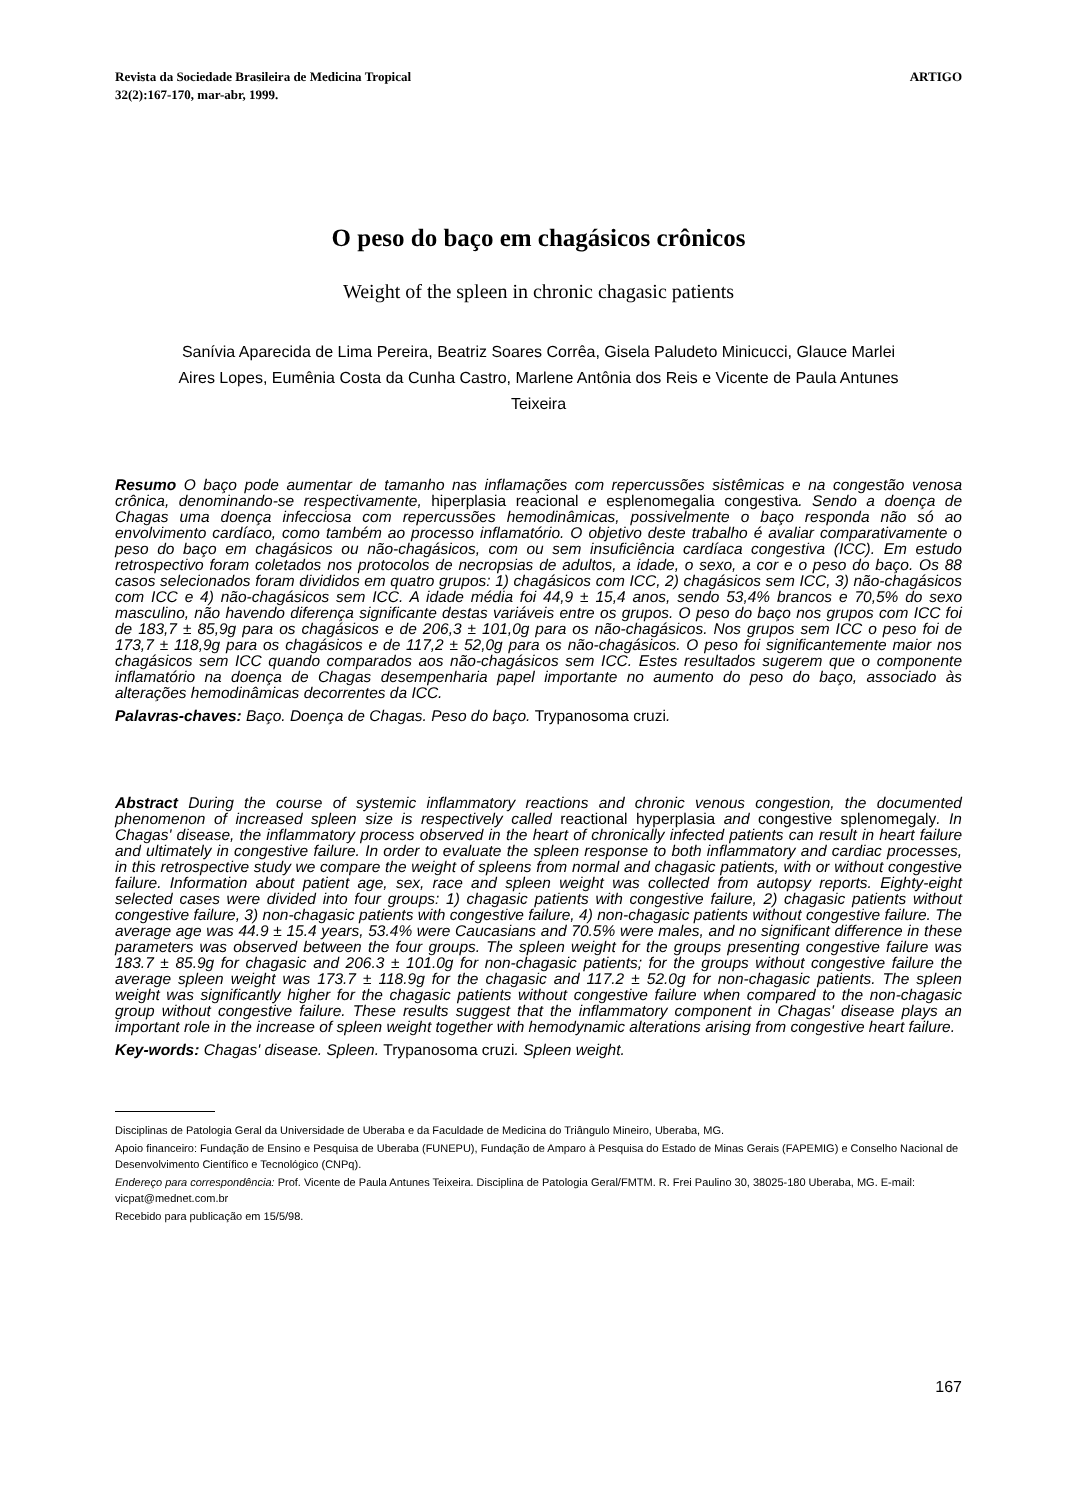Revista da Sociedade Brasileira de Medicina Tropical
32(2):167-170, mar-abr, 1999.
ARTIGO
O peso do baço em chagásicos crônicos
Weight of the spleen in chronic chagasic patients
Sanívia Aparecida de Lima Pereira, Beatriz Soares Corrêa, Gisela Paludeto Minicucci, Glauce Marlei Aires Lopes, Eumênia Costa da Cunha Castro, Marlene Antônia dos Reis e Vicente de Paula Antunes Teixeira
Resumo O baço pode aumentar de tamanho nas inflamações com repercussões sistêmicas e na congestão venosa crônica, denominando-se respectivamente, hiperplasia reacional e esplenomegalia congestiva. Sendo a doença de Chagas uma doença infecciosa com repercussões hemodinâmicas, possivelmente o baço responda não só ao envolvimento cardíaco, como também ao processo inflamatório. O objetivo deste trabalho é avaliar comparativamente o peso do baço em chagásicos ou não-chagásicos, com ou sem insuficiência cardíaca congestiva (ICC). Em estudo retrospectivo foram coletados nos protocolos de necropsias de adultos, a idade, o sexo, a cor e o peso do baço. Os 88 casos selecionados foram divididos em quatro grupos: 1) chagásicos com ICC, 2) chagásicos sem ICC, 3) não-chagásicos com ICC e 4) não-chagásicos sem ICC. A idade média foi 44,9 ± 15,4 anos, sendo 53,4% brancos e 70,5% do sexo masculino, não havendo diferença significante destas variáveis entre os grupos. O peso do baço nos grupos com ICC foi de 183,7 ± 85,9g para os chagásicos e de 206,3 ± 101,0g para os não-chagásicos. Nos grupos sem ICC o peso foi de 173,7 ± 118,9g para os chagásicos e de 117,2 ± 52,0g para os não-chagásicos. O peso foi significantemente maior nos chagásicos sem ICC quando comparados aos não-chagásicos sem ICC. Estes resultados sugerem que o componente inflamatório na doença de Chagas desempenharia papel importante no aumento do peso do baço, associado às alterações hemodinâmicas decorrentes da ICC.
Palavras-chaves: Baço. Doença de Chagas. Peso do baço. Trypanosoma cruzi.
Abstract During the course of systemic inflammatory reactions and chronic venous congestion, the documented phenomenon of increased spleen size is respectively called reactional hyperplasia and congestive splenomegaly. In Chagas' disease, the inflammatory process observed in the heart of chronically infected patients can result in heart failure and ultimately in congestive failure. In order to evaluate the spleen response to both inflammatory and cardiac processes, in this retrospective study we compare the weight of spleens from normal and chagasic patients, with or without congestive failure. Information about patient age, sex, race and spleen weight was collected from autopsy reports. Eighty-eight selected cases were divided into four groups: 1) chagasic patients with congestive failure, 2) chagasic patients without congestive failure, 3) non-chagasic patients with congestive failure, 4) non-chagasic patients without congestive failure. The average age was 44.9 ± 15.4 years, 53.4% were Caucasians and 70.5% were males, and no significant difference in these parameters was observed between the four groups. The spleen weight for the groups presenting congestive failure was 183.7 ± 85.9g for chagasic and 206.3 ± 101.0g for non-chagasic patients; for the groups without congestive failure the average spleen weight was 173.7 ± 118.9g for the chagasic and 117.2 ± 52.0g for non-chagasic patients. The spleen weight was significantly higher for the chagasic patients without congestive failure when compared to the non-chagasic group without congestive failure. These results suggest that the inflammatory component in Chagas' disease plays an important role in the increase of spleen weight together with hemodynamic alterations arising from congestive heart failure.
Key-words: Chagas' disease. Spleen. Trypanosoma cruzi. Spleen weight.
Disciplinas de Patologia Geral da Universidade de Uberaba e da Faculdade de Medicina do Triângulo Mineiro, Uberaba, MG.
Apoio financeiro: Fundação de Ensino e Pesquisa de Uberaba (FUNEPU), Fundação de Amparo à Pesquisa do Estado de Minas Gerais (FAPEMIG) e Conselho Nacional de Desenvolvimento Científico e Tecnológico (CNPq).
Endereço para correspondência: Prof. Vicente de Paula Antunes Teixeira. Disciplina de Patologia Geral/FMTM. R. Frei Paulino 30, 38025-180 Uberaba, MG. E-mail: vicpat@mednet.com.br
Recebido para publicação em 15/5/98.
167